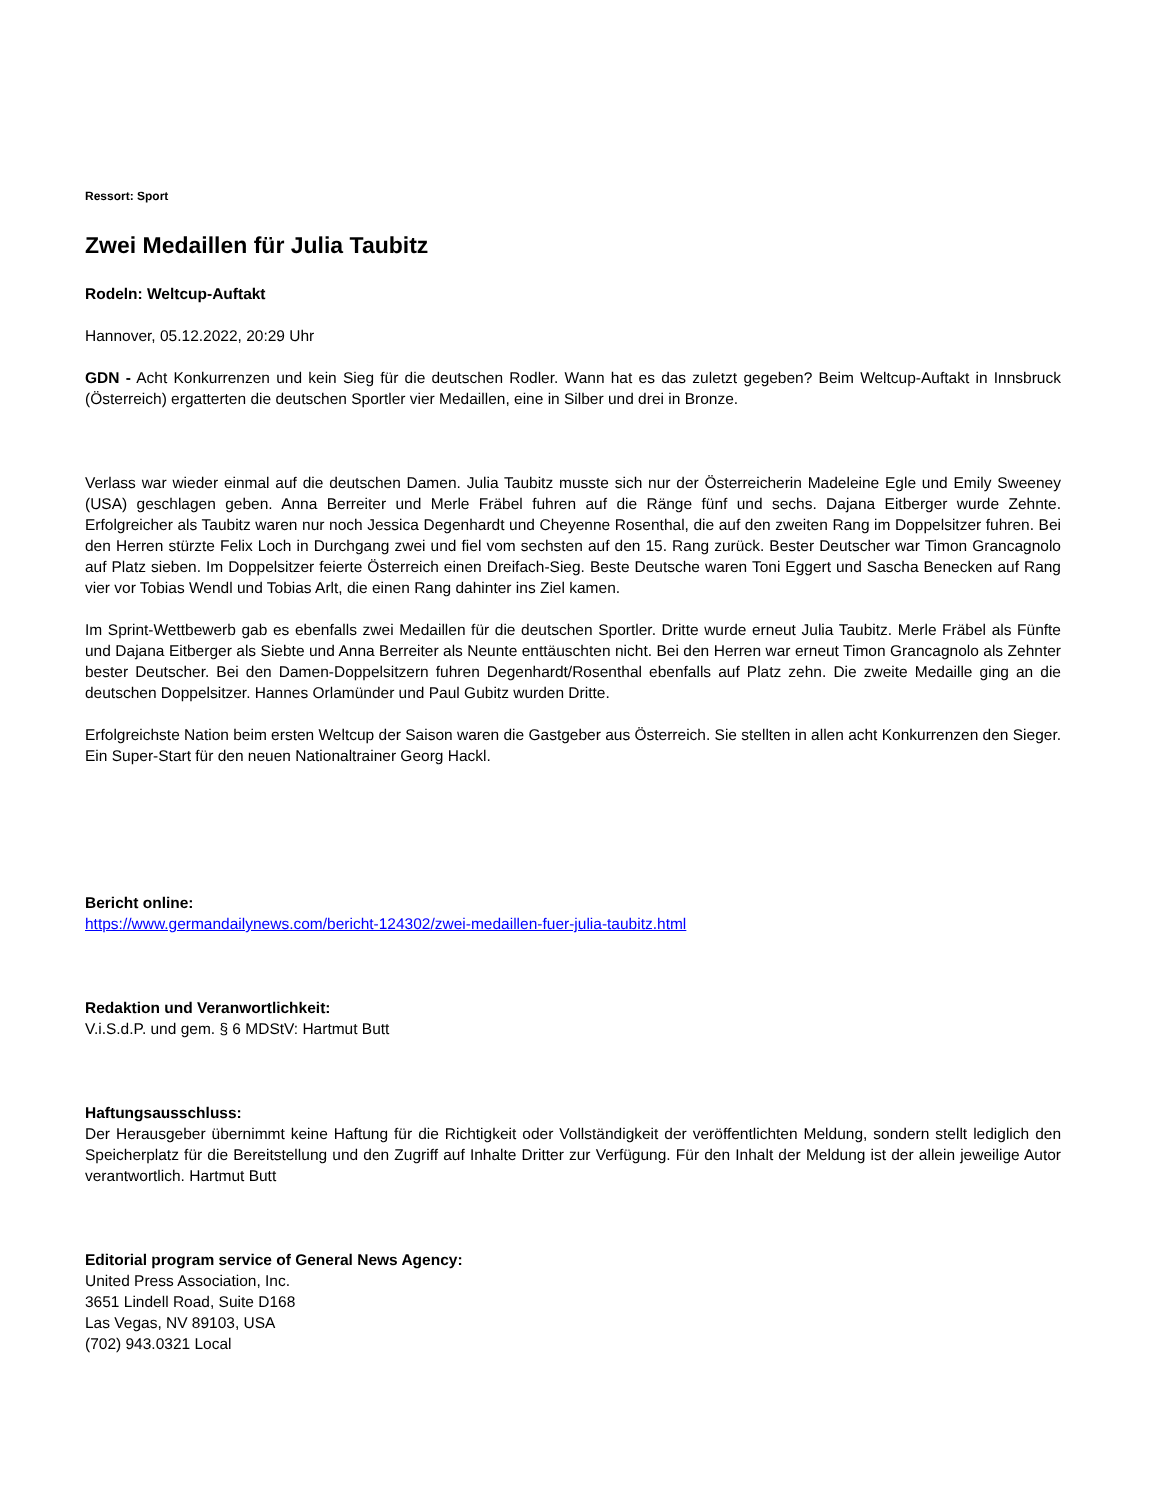Ressort: Sport
Zwei Medaillen für Julia Taubitz
Rodeln: Weltcup-Auftakt
Hannover, 05.12.2022, 20:29 Uhr
GDN - Acht Konkurrenzen und kein Sieg für die deutschen Rodler. Wann hat es das zuletzt gegeben? Beim Weltcup-Auftakt in Innsbruck (Österreich) ergatterten die deutschen Sportler vier Medaillen, eine in Silber und drei in Bronze.
Verlass war wieder einmal auf die deutschen Damen. Julia Taubitz musste sich nur der Österreicherin Madeleine Egle und Emily Sweeney (USA) geschlagen geben. Anna Berreiter und Merle Fräbel fuhren auf die Ränge fünf und sechs. Dajana Eitberger wurde Zehnte. Erfolgreicher als Taubitz waren nur noch Jessica Degenhardt und Cheyenne Rosenthal, die auf den zweiten Rang im Doppelsitzer fuhren. Bei den Herren stürzte Felix Loch in Durchgang zwei und fiel vom sechsten auf den 15. Rang zurück. Bester Deutscher war Timon Grancagnolo auf Platz sieben. Im Doppelsitzer feierte Österreich einen Dreifach-Sieg. Beste Deutsche waren Toni Eggert und Sascha Benecken auf Rang vier vor Tobias Wendl und Tobias Arlt, die einen Rang dahinter ins Ziel kamen.
Im Sprint-Wettbewerb gab es ebenfalls zwei Medaillen für die deutschen Sportler. Dritte wurde erneut Julia Taubitz. Merle Fräbel als Fünfte und Dajana Eitberger als Siebte und Anna Berreiter als Neunte enttäuschten nicht. Bei den Herren war erneut Timon Grancagnolo als Zehnter bester Deutscher. Bei den Damen-Doppelsitzern fuhren Degenhardt/Rosenthal ebenfalls auf Platz zehn. Die zweite Medaille ging an die deutschen Doppelsitzer. Hannes Orlamünder und Paul Gubitz wurden Dritte.
Erfolgreichste Nation beim ersten Weltcup der Saison waren die Gastgeber aus Österreich. Sie stellten in allen acht Konkurrenzen den Sieger. Ein Super-Start für den neuen Nationaltrainer Georg Hackl.
Bericht online:
https://www.germandailynews.com/bericht-124302/zwei-medaillen-fuer-julia-taubitz.html
Redaktion und Veranwortlichkeit:
V.i.S.d.P. und gem. § 6 MDStV: Hartmut Butt
Haftungsausschluss:
Der Herausgeber übernimmt keine Haftung für die Richtigkeit oder Vollständigkeit der veröffentlichten Meldung, sondern stellt lediglich den Speicherplatz für die Bereitstellung und den Zugriff auf Inhalte Dritter zur Verfügung. Für den Inhalt der Meldung ist der allein jeweilige Autor verantwortlich. Hartmut Butt
Editorial program service of General News Agency:
United Press Association, Inc.
3651 Lindell Road, Suite D168
Las Vegas, NV 89103, USA
(702) 943.0321 Local